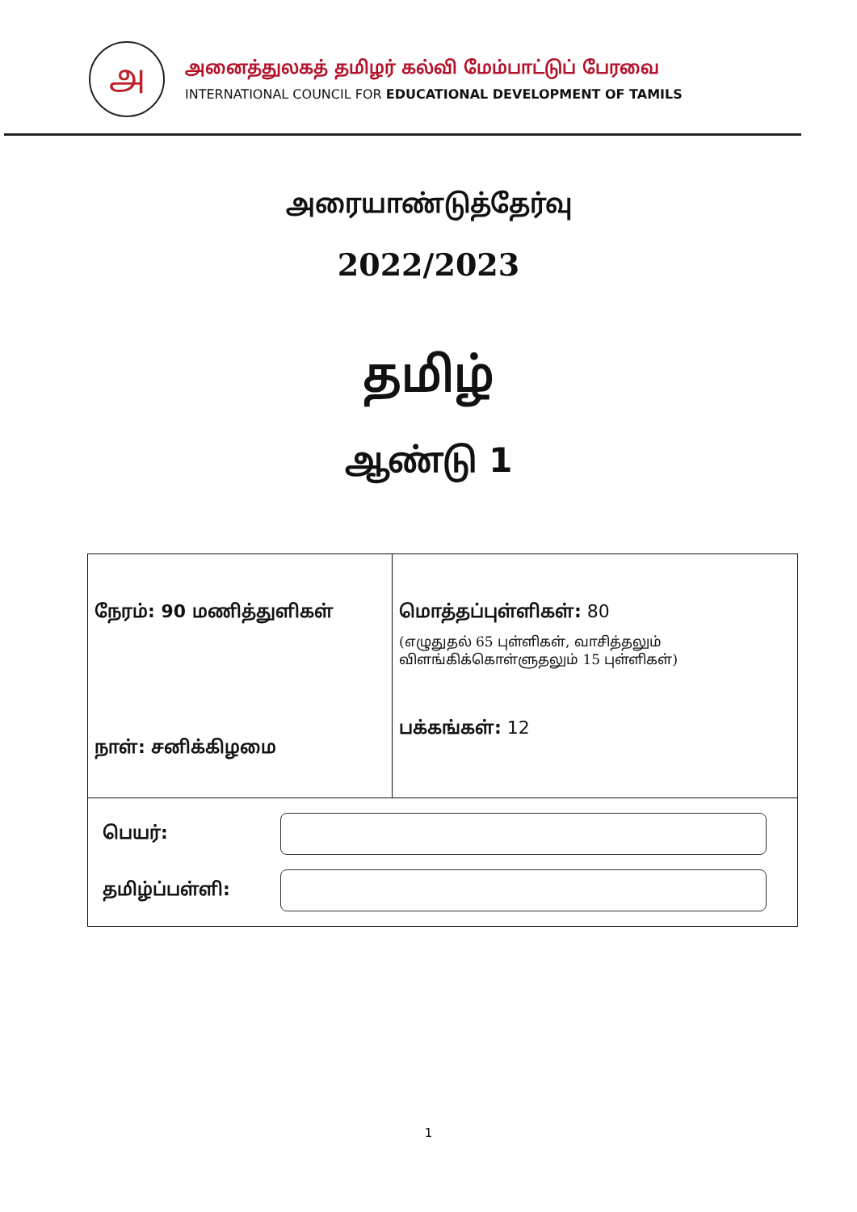அ
அனைத்துலகத் தமிழர் கல்வி மேம்பாட்டுப் பேரவை
INTERNATIONAL COUNCIL FOR EDUCATIONAL DEVELOPMENT OF TAMILS
அரையாண்டுத்தேர்வு
2022/2023
தமிழ்
ஆண்டு 1
| நேரம்: 90 மணித்துளிகள் நாள்: சனிக்கிழமை | மொத்தப்புள்ளிகள்: 80 (எழுதுதல் 65 புள்ளிகள், வாசித்தலும் விளங்கிக்கொள்ளுதலும் 15 புள்ளிகள்) பக்கங்கள்: 12 |
| பெயர்: தமிழ்ப்பள்ளி: | |
1